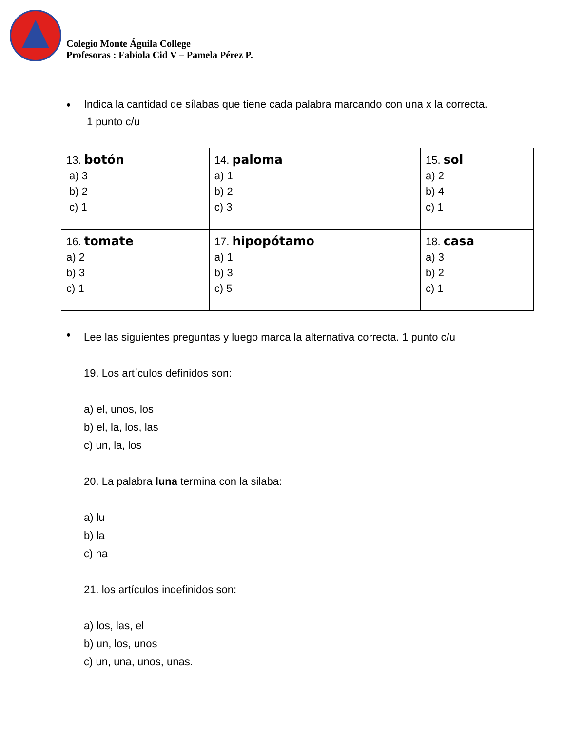Colegio Monte Águila College
Profesoras : Fabiola Cid V – Pamela Pérez P.
•
Indica la cantidad de sílabas que tiene cada palabra marcando con una x la correcta.
1 punto c/u
| 13. botón a) 3 b) 2 c) 1 | 14. paloma a) 1 b) 2 c) 3 | 15. sol a) 2 b) 4 c) 1 |
| 16. tomate a) 2 b) 3 c) 1 | 17. hipopótamo a) 1 b) 3 c) 5 | 18. casa a) 3 b) 2 c) 1 |
•
Lee las siguientes preguntas y luego marca la alternativa correcta. 1 punto c/u
19. Los artículos definidos son:
a) el, unos, los
b) el, la, los, las
c) un, la, los
20. La palabra luna termina con la silaba:
a) lu
b) la
c) na
21. los artículos indefinidos son:
a) los, las, el
b) un, los, unos
c) un, una, unos, unas.